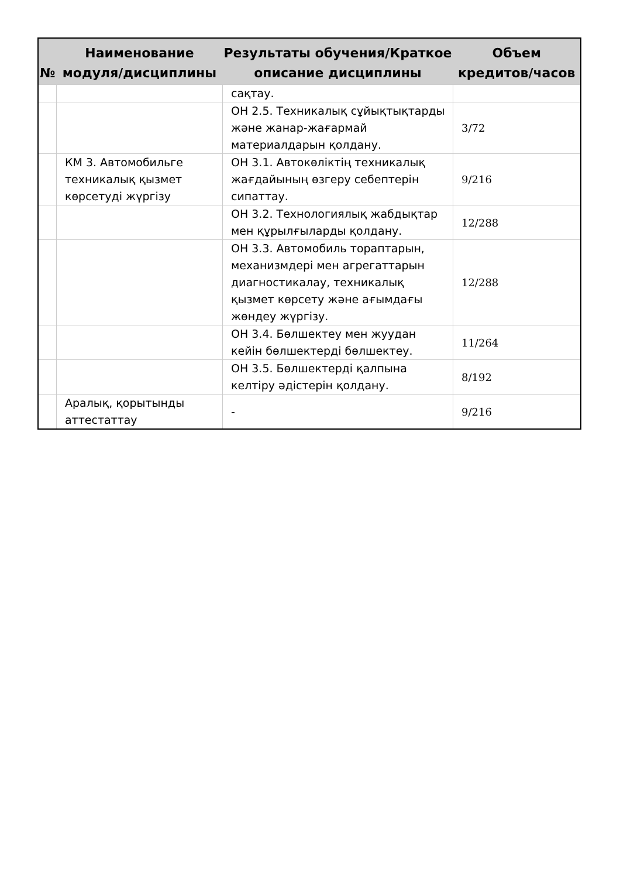| № | Наименование модуля/дисциплины | Результаты обучения/Краткое описание дисциплины | Объем кредитов/часов |
| --- | --- | --- | --- |
| | | сақтау. | |
| | | ОН 2.5. Техникалық сұйықтықтарды және жанар-жағармай материалдарын қолдану. | 3/72 |
| | КМ 3. Автомобильге техникалық қызмет көрсетуді жүргізу | ОН 3.1. Автокөліктің техникалық жағдайының өзгеру себептерін сипаттау. | 9/216 |
| | | ОН 3.2. Технологиялық жабдықтар мен құрылғыларды қолдану. | 12/288 |
| | | ОН 3.3. Автомобиль тораптарын, механизмдері мен агрегаттарын диагностикалау, техникалық қызмет көрсету және ағымдағы жөндеу жүргізу. | 12/288 |
| | | ОН 3.4. Бөлшектеу мен жуудан кейін бөлшектерді бөлшектеу. | 11/264 |
| | | ОН 3.5. Бөлшектерді қалпына келтіру әдістерін қолдану. | 8/192 |
| | Аралық, қорытынды аттестаттау | - | 9/216 |